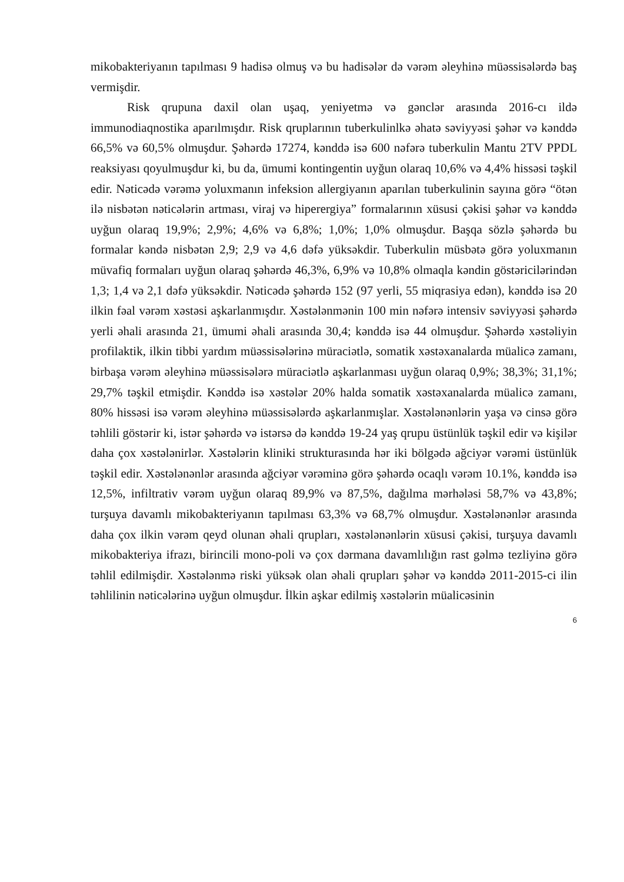mikobakteriyanın tapılması 9 hadisə olmuş və bu hadisələr də vərəm əleyhinə müəssisələrdə baş vermişdir.
Risk qrupuna daxil olan uşaq, yeniyetmə və gənclər arasında 2016-cı ildə immunodiaqnostika aparılmışdır. Risk qruplarının tuberkulinlkə əhatə səviyyəsi şəhər və kənddə 66,5% və 60,5% olmuşdur. Şəhərdə 17274, kənddə isə 600 nəfərə tuberkulin Mantu 2TV PPDL reaksiyası qoyulmuşdur ki, bu da, ümumi kontingentin uyğun olaraq 10,6% və 4,4% hissəsi təşkil edir. Nəticədə vərəmə yoluxmanın infeksion allergiyanın aparılan tuberkulinin sayına görə “ötən ilə nisbətən nəticələrin artması, viraj və hiperergiya” formalarının xüsusi çəkisi şəhər və kənddə uyğun olaraq 19,9%; 2,9%; 4,6% və 6,8%; 1,0%; 1,0% olmuşdur. Başqa sözlə şəhərdə bu formalar kəndə nisbətən 2,9; 2,9 və 4,6 dəfə yüksəkdir. Tuberkulin müsbətə görə yoluxmanın müvafiq formaları uyğun olaraq şəhərdə 46,3%, 6,9% və 10,8% olmaqla kəndin göstəricilərindən 1,3; 1,4 və 2,1 dəfə yüksəkdir. Nəticədə şəhərdə 152 (97 yerli, 55 miqrasiya edən), kənddə isə 20 ilkin fəal vərəm xəstəsi aşkarlanmışdır. Xəstələnmənin 100 min nəfərə intensiv səviyyəsi şəhərdə yerli əhali arasında 21, ümumi əhali arasında 30,4; kənddə isə 44 olmuşdur. Şəhərdə xəstəliyin profilaktik, ilkin tibbi yardım müəssisələrinə müraciətlə, somatik xəstəxanalarda müalicə zamanı, birbaşa vərəm əleyhinə müəssisələrə müraciətlə aşkarlanması uyğun olaraq 0,9%; 38,3%; 31,1%; 29,7% təşkil etmişdir. Kənddə isə xəstələr 20% halda somatik xəstəxanalarda müalicə zamanı, 80% hissəsi isə vərəm əleyhinə müəssisələrdə aşkarlanmışlar. Xəstələnənlərin yaşa və cinsə görə təhlili göstərir ki, istər şəhərdə və istərsə də kənddə 19-24 yaş qrupu üstünlük təşkil edir və kişilər daha çox xəstələnirlər. Xəstələrin kliniki strukturasında hər iki bölgədə ağciyər vərəmi üstünlük təşkil edir. Xəstələnənlər arasında ağciyər vərəminə görə şəhərdə ocaqlı vərəm 10.1%, kənddə isə 12,5%, infiltrativ vərəm uyğun olaraq 89,9% və 87,5%, dağılma mərhələsi 58,7% və 43,8%; turşuya davamlı mikobakteriyanın tapılması 63,3% və 68,7% olmuşdur. Xəstələnənlər arasında daha çox ilkin vərəm qeyd olunan əhali qrupları, xəstələnənlərin xüsusi çəkisi, turşuya davamlı mikobakteriya ifrazı, birincili mono-poli və çox dərmana davamlılığın rast gəlmə tezliyinə görə təhlil edilmişdir. Xəstələnmə riski yüksək olan əhali qrupları şəhər və kənddə 2011-2015-ci ilin təhlilinin nəticələrinə uyğun olmuşdur. İlkin aşkar edilmiş xəstələrin müalicəsinin
6